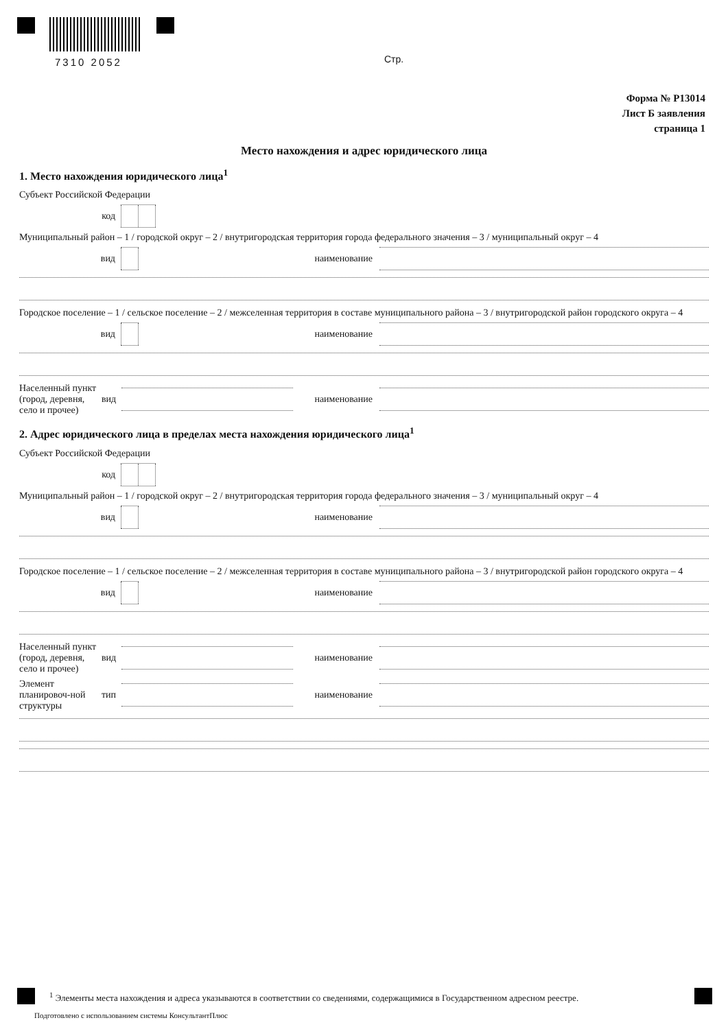7310 2052 Стр.
Форма № Р13014
Лист Б заявления
страница 1
Место нахождения и адрес юридического лица
1. Место нахождения юридического лица<sup>1</sup>
Субъект Российской Федерации
код
Муниципальный район – 1 / городской округ – 2 / внутригородская территория города федерального значения – 3 / муниципальный округ – 4
вид наименование
Городское поселение – 1 / сельское поселение – 2 / межселенная территория в составе муниципального района – 3 / внутригородской район городского округа – 4
вид наименование
Населенный пункт (город, деревня, село и прочее) вид наименование
2. Адрес юридического лица в пределах места нахождения юридического лица<sup>1</sup>
Субъект Российской Федерации
код
Муниципальный район – 1 / городской округ – 2 / внутригородская территория города федерального значения – 3 / муниципальный округ – 4
вид наименование
Городское поселение – 1 / сельское поселение – 2 / межселенная территория в составе муниципального района – 3 / внутригородской район городского округа – 4
вид наименование
Населенный пункт (город, деревня, село и прочее) вид наименование
Элемент планировоч-ной структуры тип наименование
<sup>1</sup> Элементы места нахождения и адреса указываются в соответствии со сведениями, содержащимися в Государственном адресном реестре.
Подготовлено с использованием системы КонсультантПлюс